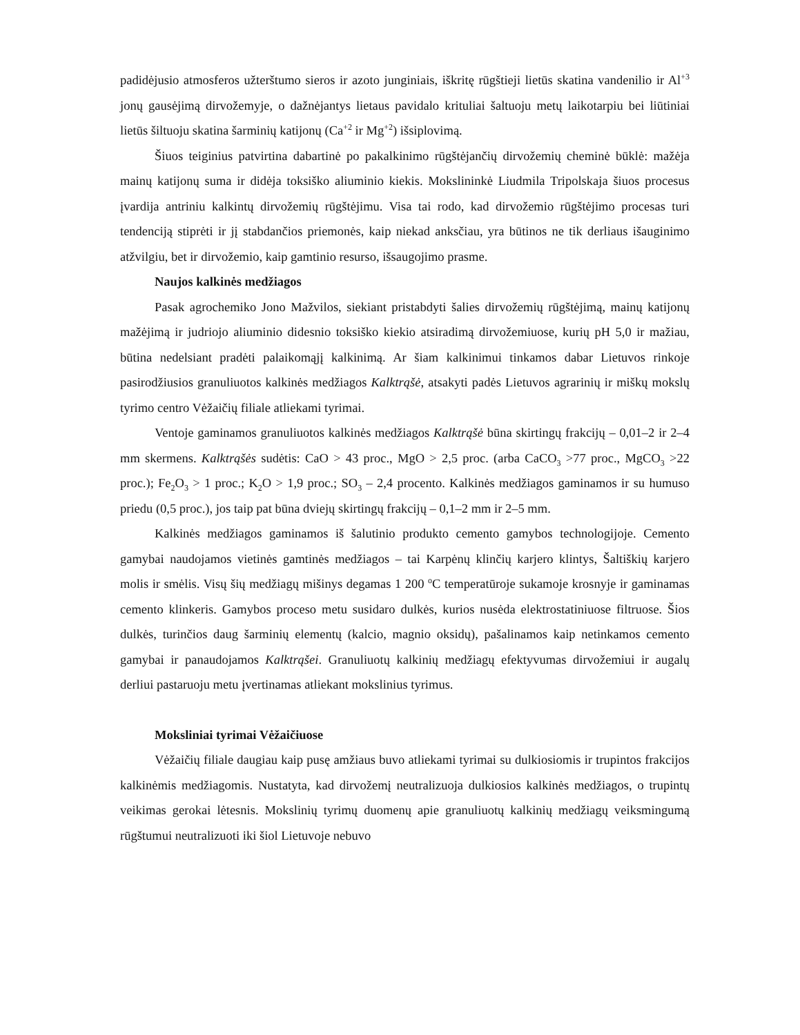padidėjusio atmosferos užterštumo sieros ir azoto junginiais, iškritę rūgštieji lietūs skatina vandenilio ir Al<sup>+3</sup> jonų gausėjimą dirvožemyje, o dažnėjantys lietaus pavidalo krituliai šaltuoju metų laikotarpiu bei liūtiniai lietūs šiltuoju skatina šarminių katijonų (Ca<sup>+2</sup> ir Mg<sup>+2</sup>) išsiplovimą.
Šiuos teiginius patvirtina dabartinė po pakalkinimo rūgštėjančių dirvožemių cheminė būklė: mažėja mainų katijonų suma ir didėja toksiško aliuminio kiekis. Mokslininkė Liudmila Tripolskaja šiuos procesus įvardija antriniu kalkintų dirvožemių rūgštėjimu. Visa tai rodo, kad dirvožemio rūgštėjimo procesas turi tendenciją stiprėti ir jį stabdančios priemonės, kaip niekad anksčiau, yra būtinos ne tik derliaus išauginimo atžvilgiu, bet ir dirvožemio, kaip gamtinio resurso, išsaugojimo prasme.
Naujos kalkinės medžiagos
Pasak agrochemiko Jono Mažvilos, siekiant pristabdyti šalies dirvožemių rūgštėjimą, mainų katijonų mažėjimą ir judriojo aliuminio didesnio toksiško kiekio atsiradimą dirvožemiuose, kurių pH 5,0 ir mažiau, būtina nedelsiant pradėti palaikomąjį kalkinimą. Ar šiam kalkinimui tinkamos dabar Lietuvos rinkoje pasirodžiusios granuliuotos kalkinės medžiagos Kalktrąšė, atsakyti padės Lietuvos agrarinių ir miškų mokslų tyrimo centro Vėžaičių filiale atliekami tyrimai.
Ventoje gaminamos granuliuotos kalkinės medžiagos Kalktrąšė būna skirtingų frakcijų – 0,01–2 ir 2–4 mm skermens. Kalktrąšės sudėtis: CaO > 43 proc., MgO > 2,5 proc. (arba CaCO<sub>3</sub> >77 proc., MgCO<sub>3</sub> >22 proc.); Fe<sub>2</sub>O<sub>3</sub> > 1 proc.; K<sub>2</sub>O > 1,9 proc.; SO<sub>3</sub> – 2,4 procento. Kalkinės medžiagos gaminamos ir su humuso priedu (0,5 proc.), jos taip pat būna dviejų skirtingų frakcijų – 0,1–2 mm ir 2–5 mm.
Kalkinės medžiagos gaminamos iš šalutinio produkto cemento gamybos technologijoje. Cemento gamybai naudojamos vietinės gamtinės medžiagos – tai Karpėnų klinčių karjero klintys, Šaltiškių karjero molis ir smėlis. Visų šių medžiagų mišinys degamas 1 200 <sup>o</sup>C temperatūroje sukamoje krosnyje ir gaminamas cemento klinkeris. Gamybos proceso metu susidaro dulkės, kurios nusėda elektrostatiniuose filtruose. Šios dulkės, turinčios daug šarminių elementų (kalcio, magnio oksidų), pašalinamos kaip netinkamos cemento gamybai ir panaudojamos Kalktrąšei. Granuliuotų kalkinių medžiagų efektyvumas dirvožemiui ir augalų derliui pastaruoju metu įvertinamas atliekant mokslinius tyrimus.
Moksliniai tyrimai Vėžaičiuose
Vėžaičių filiale daugiau kaip pusę amžiaus buvo atliekami tyrimai su dulkiosiomis ir trupintos frakcijos kalkinėmis medžiagomis. Nustatyta, kad dirvožemį neutralizuoja dulkiosios kalkinės medžiagos, o trupintų veikimas gerokai lėtesnis. Mokslinių tyrimų duomenų apie granuliuotų kalkinių medžiagų veiksmingumą rūgštumui neutralizuoti iki šiol Lietuvoje nebuvo